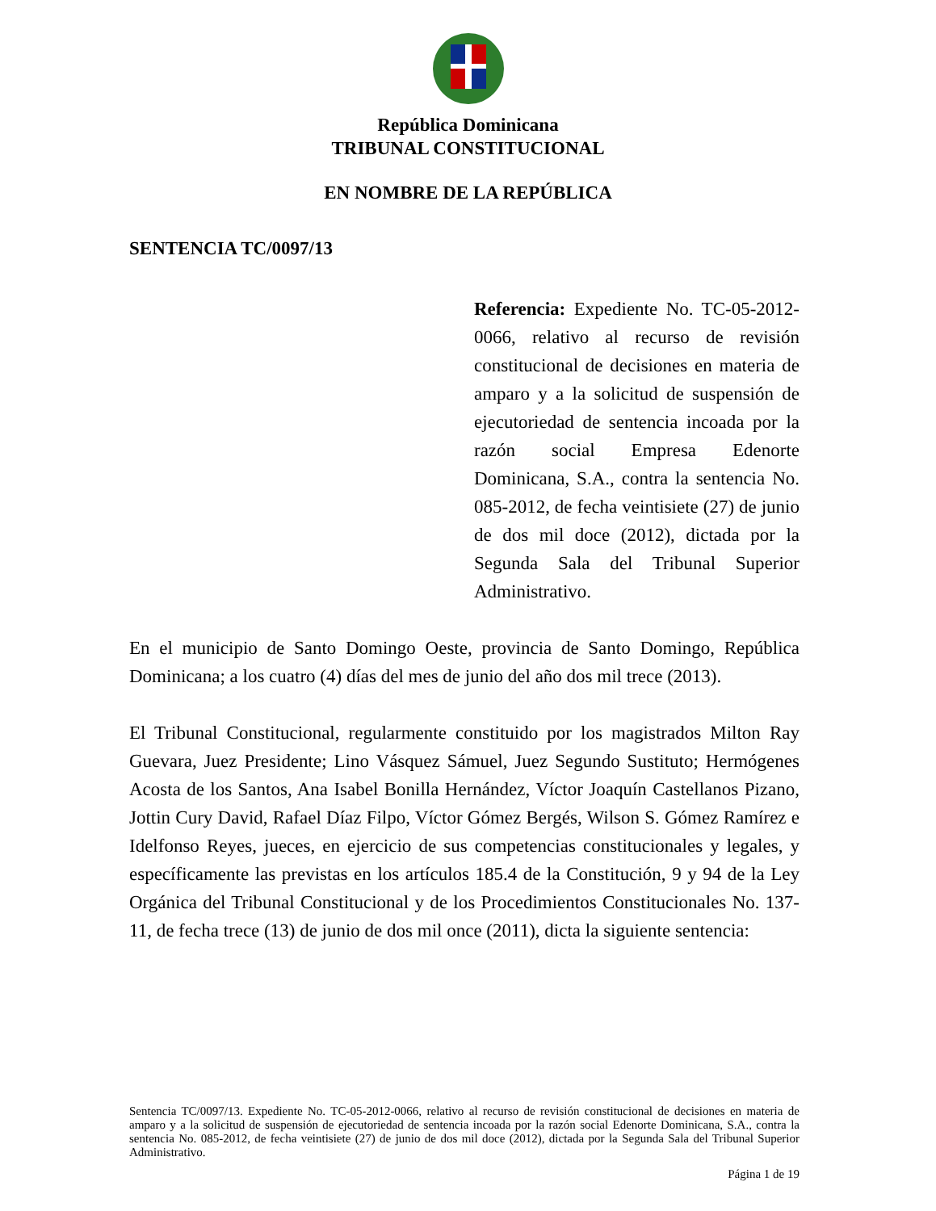República Dominicana
TRIBUNAL CONSTITUCIONAL
EN NOMBRE DE LA REPÚBLICA
SENTENCIA TC/0097/13
Referencia: Expediente No. TC-05-2012-0066, relativo al recurso de revisión constitucional de decisiones en materia de amparo y a la solicitud de suspensión de ejecutoriedad de sentencia incoada por la razón social Empresa Edenorte Dominicana, S.A., contra la sentencia No. 085-2012, de fecha veintisiete (27) de junio de dos mil doce (2012), dictada por la Segunda Sala del Tribunal Superior Administrativo.
En el municipio de Santo Domingo Oeste, provincia de Santo Domingo, República Dominicana; a los cuatro (4) días del mes de junio del año dos mil trece (2013).
El Tribunal Constitucional, regularmente constituido por los magistrados Milton Ray Guevara, Juez Presidente; Lino Vásquez Sámuel, Juez Segundo Sustituto; Hermógenes Acosta de los Santos, Ana Isabel Bonilla Hernández, Víctor Joaquín Castellanos Pizano, Jottin Cury David, Rafael Díaz Filpo, Víctor Gómez Bergés, Wilson S. Gómez Ramírez e Idelfonso Reyes, jueces, en ejercicio de sus competencias constitucionales y legales, y específicamente las previstas en los artículos 185.4 de la Constitución, 9 y 94 de la Ley Orgánica del Tribunal Constitucional y de los Procedimientos Constitucionales No. 137-11, de fecha trece (13) de junio de dos mil once (2011), dicta la siguiente sentencia:
Sentencia TC/0097/13. Expediente No. TC-05-2012-0066, relativo al recurso de revisión constitucional de decisiones en materia de amparo y a la solicitud de suspensión de ejecutoriedad de sentencia incoada por la razón social Edenorte Dominicana, S.A., contra la sentencia No. 085-2012, de fecha veintisiete (27) de junio de dos mil doce (2012), dictada por la Segunda Sala del Tribunal Superior Administrativo.
Página 1 de 19